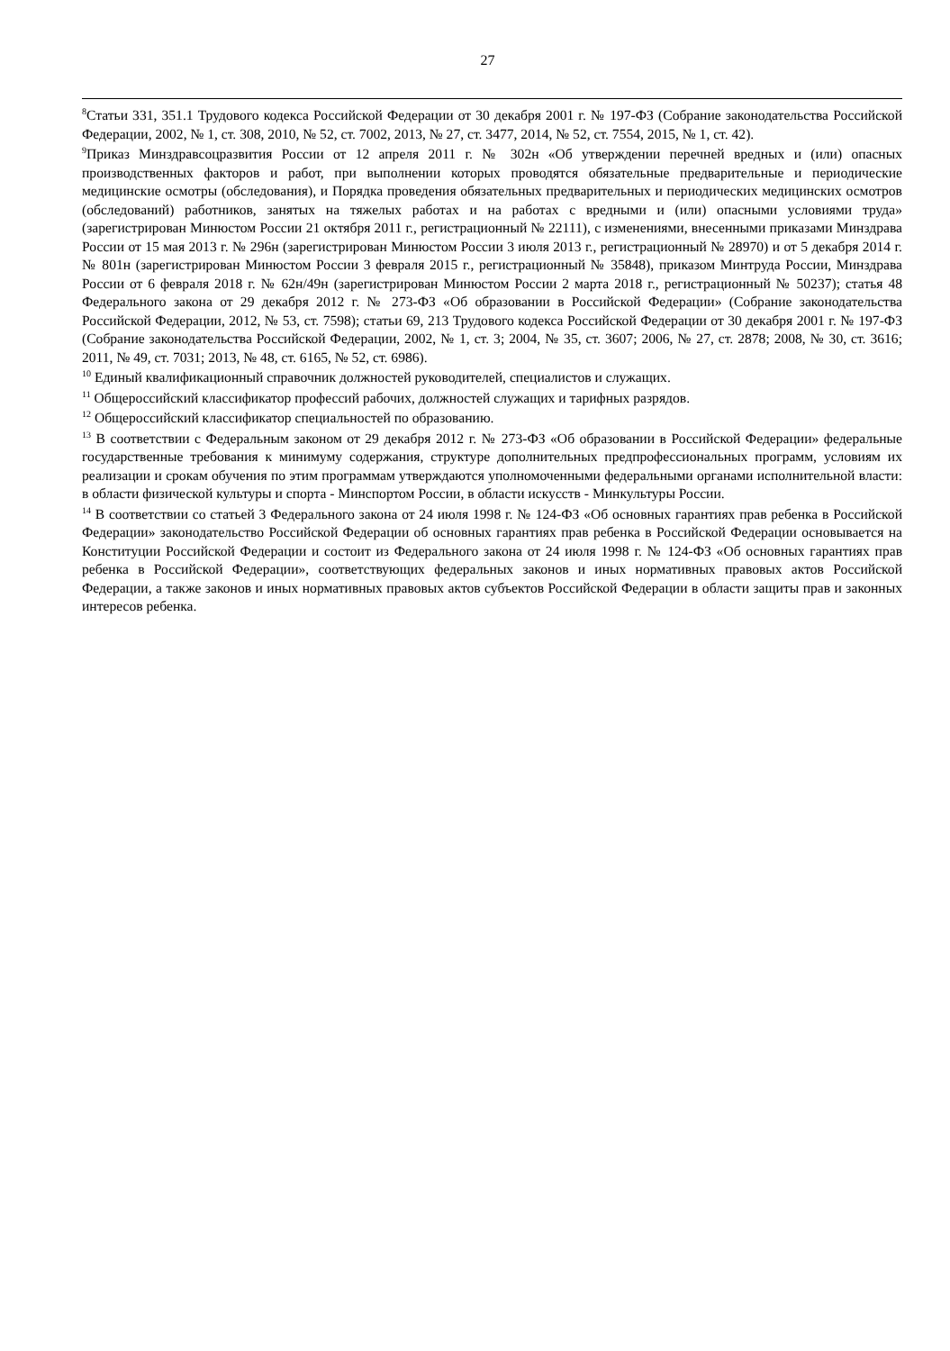27
<sup>8</sup> Статьи 331, 351.1 Трудового кодекса Российской Федерации от 30 декабря 2001 г. № 197-ФЗ (Собрание законодательства Российской Федерации, 2002, № 1, ст. 308, 2010, № 52, ст. 7002, 2013, № 27, ст. 3477, 2014, № 52, ст. 7554, 2015, № 1, ст. 42).
<sup>9</sup> Приказ Минздравсоцразвития России от 12 апреля 2011 г. № 302н «Об утверждении перечней вредных и (или) опасных производственных факторов и работ, при выполнении которых проводятся обязательные предварительные и периодические медицинские осмотры (обследования), и Порядка проведения обязательных предварительных и периодических медицинских осмотров (обследований) работников, занятых на тяжелых работах и на работах с вредными и (или) опасными условиями труда» (зарегистрирован Минюстом России 21 октября 2011 г., регистрационный № 22111), с изменениями, внесенными приказами Минздрава России от 15 мая 2013 г. № 296н (зарегистрирован Минюстом России 3 июля 2013 г., регистрационный № 28970) и от 5 декабря 2014 г. № 801н (зарегистрирован Минюстом России 3 февраля 2015 г., регистрационный № 35848), приказом Минтруда России, Минздрава России от 6 февраля 2018 г. № 62н/49н (зарегистрирован Минюстом России 2 марта 2018 г., регистрационный № 50237); статья 48 Федерального закона от 29 декабря 2012 г. № 273-ФЗ «Об образовании в Российской Федерации» (Собрание законодательства Российской Федерации, 2012, № 53, ст. 7598); статьи 69, 213 Трудового кодекса Российской Федерации от 30 декабря 2001 г. № 197-ФЗ (Собрание законодательства Российской Федерации, 2002, № 1, ст. 3; 2004, № 35, ст. 3607; 2006, № 27, ст. 2878; 2008, № 30, ст. 3616; 2011, № 49, ст. 7031; 2013, № 48, ст. 6165, № 52, ст. 6986).
<sup>10</sup> Единый квалификационный справочник должностей руководителей, специалистов и служащих.
<sup>11</sup> Общероссийский классификатор профессий рабочих, должностей служащих и тарифных разрядов.
<sup>12</sup> Общероссийский классификатор специальностей по образованию.
<sup>13</sup> В соответствии с Федеральным законом от 29 декабря 2012 г. № 273-ФЗ «Об образовании в Российской Федерации» федеральные государственные требования к минимуму содержания, структуре дополнительных предпрофессиональных программ, условиям их реализации и срокам обучения по этим программам утверждаются уполномоченными федеральными органами исполнительной власти: в области физической культуры и спорта - Минспортом России, в области искусств - Минкультуры России.
<sup>14</sup> В соответствии со статьей 3 Федерального закона от 24 июля 1998 г. № 124-ФЗ «Об основных гарантиях прав ребенка в Российской Федерации» законодательство Российской Федерации об основных гарантиях прав ребенка в Российской Федерации основывается на Конституции Российской Федерации и состоит из Федерального закона от 24 июля 1998 г. № 124-ФЗ «Об основных гарантиях прав ребенка в Российской Федерации», соответствующих федеральных законов и иных нормативных правовых актов Российской Федерации, а также законов и иных нормативных правовых актов субъектов Российской Федерации в области защиты прав и законных интересов ребенка.